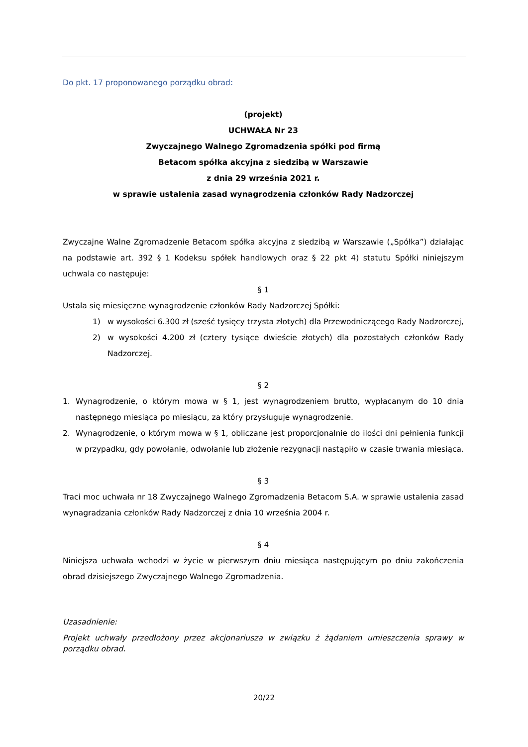Do pkt. 17 proponowanego porządku obrad:
(projekt)
UCHWAŁA Nr 23
Zwyczajnego Walnego Zgromadzenia spółki pod firmą
Betacom spółka akcyjna z siedzibą w Warszawie
z dnia 29 września 2021 r.
w sprawie ustalenia zasad wynagrodzenia członków Rady Nadzorczej
Zwyczajne Walne Zgromadzenie Betacom spółka akcyjna z siedzibą w Warszawie („Spółka”) działając na podstawie art. 392 § 1 Kodeksu spółek handlowych oraz § 22 pkt 4) statutu Spółki niniejszym uchwala co następuje:
§ 1
Ustala się miesięczne wynagrodzenie członków Rady Nadzorczej Spółki:
1) w wysokości 6.300 zł (sześć tysięcy trzysta złotych) dla Przewodniczącego Rady Nadzorczej,
2) w wysokości 4.200 zł (cztery tysiące dwieście złotych) dla pozostałych członków Rady Nadzorczej.
§ 2
1. Wynagrodzenie, o którym mowa w § 1, jest wynagrodzeniem brutto, wypłacanym do 10 dnia następnego miesiąca po miesiącu, za który przysługuje wynagrodzenie.
2. Wynagrodzenie, o którym mowa w § 1, obliczane jest proporcjonalnie do ilości dni pełnienia funkcji w przypadku, gdy powołanie, odwołanie lub złożenie rezygnacji nastąpiło w czasie trwania miesiąca.
§ 3
Traci moc uchwała nr 18 Zwyczajnego Walnego Zgromadzenia Betacom S.A. w sprawie ustalenia zasad wynagradzania członków Rady Nadzorczej z dnia 10 września 2004 r.
§ 4
Niniejsza uchwała wchodzi w życie w pierwszym dniu miesiąca następującym po dniu zakończenia obrad dzisiejszego Zwyczajnego Walnego Zgromadzenia.
Uzasadnienie:
Projekt uchwały przedłożony przez akcjonariusza w związku ż żądaniem umieszczenia sprawy w porządku obrad.
20/22